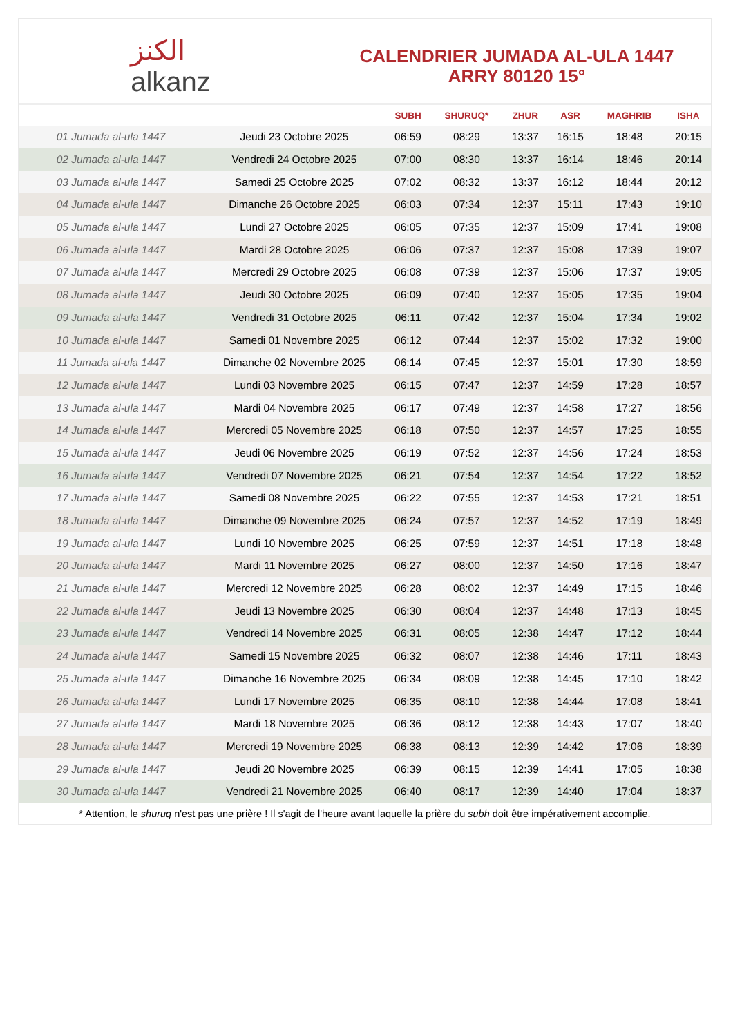الكنز
alkanz
CALENDRIER JUMADA AL-ULA 1447
ARRY 80120 15°
| | | SUBH | SHURUQ* | ZHUR | ASR | MAGHRIB | ISHA |
| --- | --- | --- | --- | --- | --- | --- | --- |
| 01 Jumada al-ula 1447 | Jeudi 23 Octobre 2025 | 06:59 | 08:29 | 13:37 | 16:15 | 18:48 | 20:15 |
| 02 Jumada al-ula 1447 | Vendredi 24 Octobre 2025 | 07:00 | 08:30 | 13:37 | 16:14 | 18:46 | 20:14 |
| 03 Jumada al-ula 1447 | Samedi 25 Octobre 2025 | 07:02 | 08:32 | 13:37 | 16:12 | 18:44 | 20:12 |
| 04 Jumada al-ula 1447 | Dimanche 26 Octobre 2025 | 06:03 | 07:34 | 12:37 | 15:11 | 17:43 | 19:10 |
| 05 Jumada al-ula 1447 | Lundi 27 Octobre 2025 | 06:05 | 07:35 | 12:37 | 15:09 | 17:41 | 19:08 |
| 06 Jumada al-ula 1447 | Mardi 28 Octobre 2025 | 06:06 | 07:37 | 12:37 | 15:08 | 17:39 | 19:07 |
| 07 Jumada al-ula 1447 | Mercredi 29 Octobre 2025 | 06:08 | 07:39 | 12:37 | 15:06 | 17:37 | 19:05 |
| 08 Jumada al-ula 1447 | Jeudi 30 Octobre 2025 | 06:09 | 07:40 | 12:37 | 15:05 | 17:35 | 19:04 |
| 09 Jumada al-ula 1447 | Vendredi 31 Octobre 2025 | 06:11 | 07:42 | 12:37 | 15:04 | 17:34 | 19:02 |
| 10 Jumada al-ula 1447 | Samedi 01 Novembre 2025 | 06:12 | 07:44 | 12:37 | 15:02 | 17:32 | 19:00 |
| 11 Jumada al-ula 1447 | Dimanche 02 Novembre 2025 | 06:14 | 07:45 | 12:37 | 15:01 | 17:30 | 18:59 |
| 12 Jumada al-ula 1447 | Lundi 03 Novembre 2025 | 06:15 | 07:47 | 12:37 | 14:59 | 17:28 | 18:57 |
| 13 Jumada al-ula 1447 | Mardi 04 Novembre 2025 | 06:17 | 07:49 | 12:37 | 14:58 | 17:27 | 18:56 |
| 14 Jumada al-ula 1447 | Mercredi 05 Novembre 2025 | 06:18 | 07:50 | 12:37 | 14:57 | 17:25 | 18:55 |
| 15 Jumada al-ula 1447 | Jeudi 06 Novembre 2025 | 06:19 | 07:52 | 12:37 | 14:56 | 17:24 | 18:53 |
| 16 Jumada al-ula 1447 | Vendredi 07 Novembre 2025 | 06:21 | 07:54 | 12:37 | 14:54 | 17:22 | 18:52 |
| 17 Jumada al-ula 1447 | Samedi 08 Novembre 2025 | 06:22 | 07:55 | 12:37 | 14:53 | 17:21 | 18:51 |
| 18 Jumada al-ula 1447 | Dimanche 09 Novembre 2025 | 06:24 | 07:57 | 12:37 | 14:52 | 17:19 | 18:49 |
| 19 Jumada al-ula 1447 | Lundi 10 Novembre 2025 | 06:25 | 07:59 | 12:37 | 14:51 | 17:18 | 18:48 |
| 20 Jumada al-ula 1447 | Mardi 11 Novembre 2025 | 06:27 | 08:00 | 12:37 | 14:50 | 17:16 | 18:47 |
| 21 Jumada al-ula 1447 | Mercredi 12 Novembre 2025 | 06:28 | 08:02 | 12:37 | 14:49 | 17:15 | 18:46 |
| 22 Jumada al-ula 1447 | Jeudi 13 Novembre 2025 | 06:30 | 08:04 | 12:37 | 14:48 | 17:13 | 18:45 |
| 23 Jumada al-ula 1447 | Vendredi 14 Novembre 2025 | 06:31 | 08:05 | 12:38 | 14:47 | 17:12 | 18:44 |
| 24 Jumada al-ula 1447 | Samedi 15 Novembre 2025 | 06:32 | 08:07 | 12:38 | 14:46 | 17:11 | 18:43 |
| 25 Jumada al-ula 1447 | Dimanche 16 Novembre 2025 | 06:34 | 08:09 | 12:38 | 14:45 | 17:10 | 18:42 |
| 26 Jumada al-ula 1447 | Lundi 17 Novembre 2025 | 06:35 | 08:10 | 12:38 | 14:44 | 17:08 | 18:41 |
| 27 Jumada al-ula 1447 | Mardi 18 Novembre 2025 | 06:36 | 08:12 | 12:38 | 14:43 | 17:07 | 18:40 |
| 28 Jumada al-ula 1447 | Mercredi 19 Novembre 2025 | 06:38 | 08:13 | 12:39 | 14:42 | 17:06 | 18:39 |
| 29 Jumada al-ula 1447 | Jeudi 20 Novembre 2025 | 06:39 | 08:15 | 12:39 | 14:41 | 17:05 | 18:38 |
| 30 Jumada al-ula 1447 | Vendredi 21 Novembre 2025 | 06:40 | 08:17 | 12:39 | 14:40 | 17:04 | 18:37 |
* Attention, le shuruq n'est pas une prière ! Il s'agit de l'heure avant laquelle la prière du subh doit être impérativement accomplie.